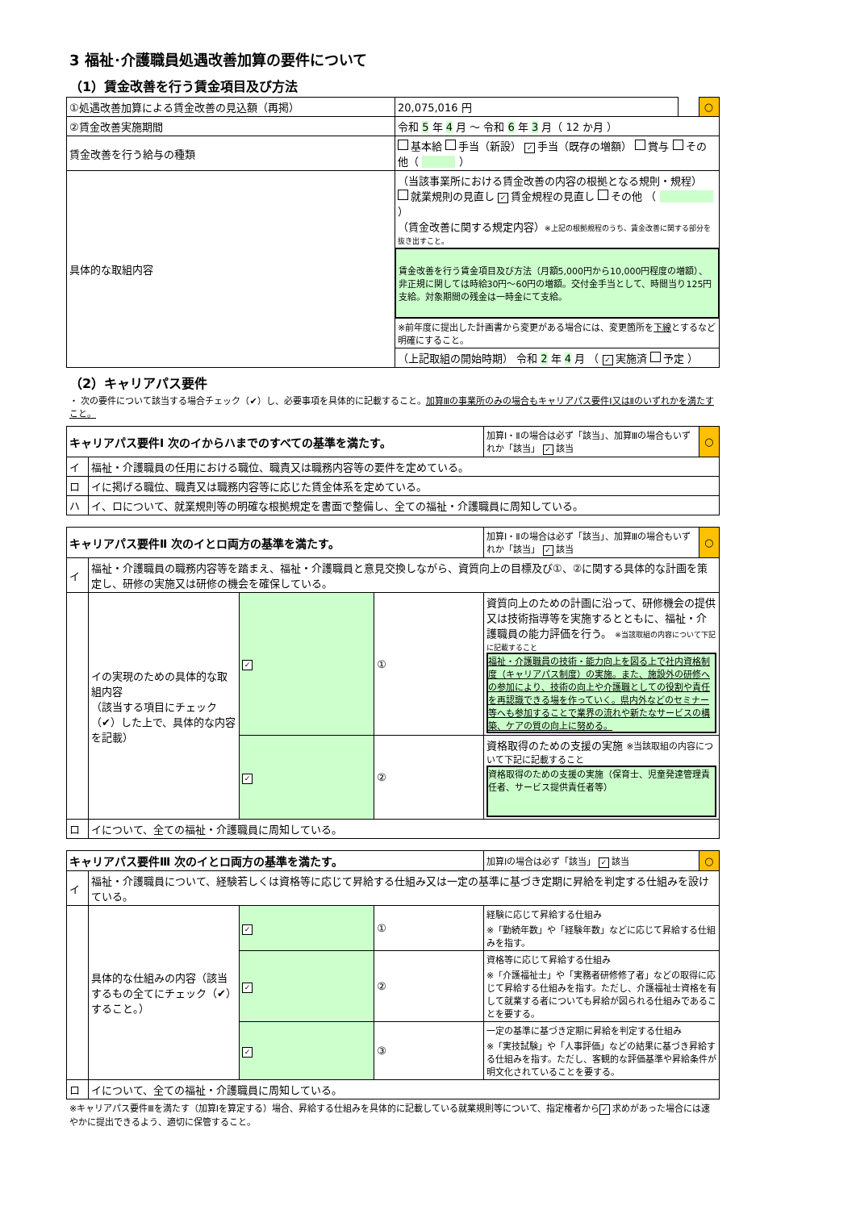3 福祉･介護職員処遇改善加算の要件について
（1）賃金改善を行う賃金項目及び方法
| ①処遇改善加算による賃金改善の見込額（再掲） | 20,075,016 円 | | ○ |
| ②賃金改善実施期間 | 令和 5 年 4 月 ～ 令和 6 年 3 月（ 12 か月 ） | | |
| 賃金改善を行う給与の種類 | 基本給 手当（新設） ✓ 手当（既存の増額） 賞与 その他（ ） | | |
| 具体的な取組内容 | （当該事業所における賃金改善の内容の根拠となる規則・規程） 就業規則の見直し ✓ 賃金規程の見直し その他 （ ） （賃金改善に関する規定内容） ※上記の根拠規程のうち、賃金改善に関する部分を抜き出すこと。 | | |
| | 賃金改善を行う賃金項目及び方法（月額5,000円から10,000円程度の増額）、非正規に関しては時給30円～60円の増額。交付金手当として、時間当り125円支給。対象期間の残金は一時金にて支給。 | | |
| | ※前年度に提出した計画書から変更がある場合には、変更箇所を 下線 とするなど明確にすること。 | | |
| | （上記取組の開始時期） 令和 2 年 4 月 （ ✓ 実施済 予定 ） | | |
（2）キャリアパス要件
・ 次の要件について該当する場合チェック（✔）し、必要事項を具体的に記載すること。加算Ⅲの事業所のみの場合もキャリアパス要件Ⅰ又はⅡのいずれかを満たすこと。
| キャリアパス要件Ⅰ 次のイからハまでのすべての基準を満たす。 | | 加算Ⅰ・Ⅱの場合は必ず「該当」、加算Ⅲの場合もいずれか「該当」 ✓ 該当 | ○ |
| イ | 福祉・介護職員の任用における職位、職責又は職務内容等の要件を定めている。 | | |
| ロ | イに掲げる職位、職責又は職務内容等に応じた賃金体系を定めている。 | | |
| ハ | イ、ロについて、就業規則等の明確な根拠規定を書面で整備し、全ての福祉・介護職員に周知している。 | | |
| キャリアパス要件Ⅱ 次のイとロ両方の基準を満たす。 | | | | 加算Ⅰ・Ⅱの場合は必ず「該当」、加算Ⅲの場合もいずれか「該当」 ✓ 該当 | ○ |
| イ | 福祉・介護職員の職務内容等を踏まえ、福祉・介護職員と意見交換しながら、資質向上の目標及び①、②に関する具体的な計画を策定し、研修の実施又は研修の機会を確保している。 | | | | |
| | イの実現のための具体的な取組内容 （該当する項目にチェック（✔）した上で、具体的な内容を記載） | ✓ | ① | 資質向上のための計画に沿って、研修機会の提供又は技術指導等を実施するとともに、福祉・介護職員の能力評価を行う。 ※当該取組の内容について下記に記載すること 福祉・介護職員の技術・能力向上を図る上で社内資格制度（キャリアパス制度）の実施。また、施設外の研修への参加により、技術の向上や介護職としての役割や責任を再認識できる場を作っていく。県内外などのセミナー等へも参加することで業界の流れや新たなサービスの構築、ケアの質の向上に努める。 | |
| | | ✓ | ② | 資格取得のための支援の実施 ※当該取組の内容について下記に記載すること 資格取得のための支援の実施（保育士、児童発達管理責任者、サービス提供責任者等） | |
| ロ | イについて、全ての福祉・介護職員に周知している。 | | | | |
| キャリアパス要件Ⅲ 次のイとロ両方の基準を満たす。 | | | | 加算Ⅰの場合は必ず「該当」 ✓ 該当 | ○ |
| イ | 福祉・介護職員について、経験若しくは資格等に応じて昇給する仕組み又は一定の基準に基づき定期に昇給を判定する仕組みを設けている。 | | | | |
| | 具体的な仕組みの内容（該当するもの全てにチェック（✔）すること。） | ✓ | ① | 経験に応じて昇給する仕組み ※「勤続年数」や「経験年数」などに応じて昇給する仕組みを指す。 | |
| | | ✓ | ② | 資格等に応じて昇給する仕組み ※「介護福祉士」や「実務者研修修了者」などの取得に応じて昇給する仕組みを指す。ただし、介護福祉士資格を有して就業する者についても昇給が図られる仕組みであることを要する。 | |
| | | ✓ | ③ | 一定の基準に基づき定期に昇給を判定する仕組み ※「実技試験」や「人事評価」などの結果に基づき昇給する仕組みを指す。ただし、客観的な評価基準や昇給条件が明文化されていることを要する。 | |
| ロ | イについて、全ての福祉・介護職員に周知している。 | | | | |
※キャリアパス要件Ⅲを満たす（加算Ⅰを算定する）場合、昇給する仕組みを具体的に記載している就業規則等について、指定権者から ✓ 求めがあった場合には速やかに提出できるよう、適切に保管すること。